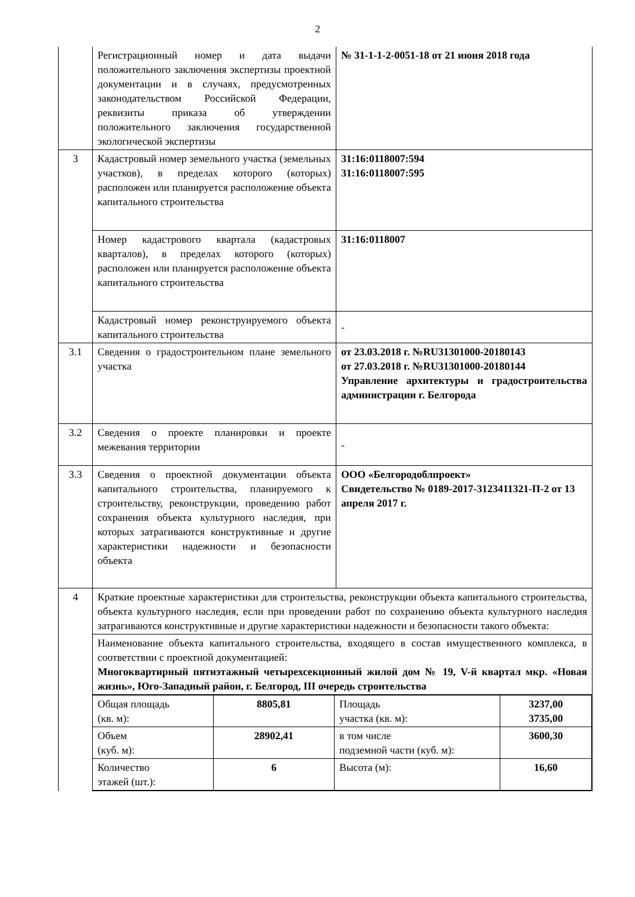2
| | Регистрационный номер и дата выдачи положительного заключения экспертизы проектной документации и в случаях, предусмотренных законодательством Российской Федерации, реквизиты приказа об утверждении положительного заключения государственной экологической экспертизы | № 31-1-1-2-0051-18 от 21 июня 2018 года |
| 3 | Кадастровый номер земельного участка (земельных участков), в пределах которого (которых) расположен или планируется расположение объекта капитального строительства | 31:16:0118007:594 31:16:0118007:595 |
| | Номер кадастрового квартала (кадастровых кварталов), в пределах которого (которых) расположен или планируется расположение объекта капитального строительства | 31:16:0118007 |
| | Кадастровый номер реконструируемого объекта капитального строительства | - |
| 3.1 | Сведения о градостроительном плане земельного участка | от 23.03.2018 г. №RU31301000-20180143 от 27.03.2018 г. №RU31301000-20180144 Управление архитектуры и градостроительства администрации г. Белгорода |
| 3.2 | Сведения о проекте планировки и проекте межевания территории | - |
| 3.3 | Сведения о проектной документации объекта капитального строительства, планируемого к строительству, реконструкции, проведению работ сохранения объекта культурного наследия, при которых затрагиваются конструктивные и другие характеристики надежности и безопасности объекта | ООО «Белгородоблпроект» Свидетельство № 0189-2017-3123411321-П-2 от 13 апреля 2017 г. |
| 4 | Краткие проектные характеристики для строительства, реконструкции объекта капитального строительства, объекта культурного наследия, если при проведении работ по сохранению объекта культурного наследия затрагиваются конструктивные и другие характеристики надежности и безопасности такого объекта: | |
| | Наименование объекта капитального строительства, входящего в состав имущественного комплекса, в соответствии с проектной документацией: Многоквартирный пятиэтажный четырехсекционный жилой дом № 19, V-й квартал мкр. «Новая жизнь», Юго-Западный район, г. Белгород, III очередь строительства | |
| | / Общая площадь (кв. м): / 8805,81 / Площадь участка (кв. м): / 3237,00 3735,00 / / Объем (куб. м): / 28902,41 / в том числе подземной части (куб. м): / 3600,30 / / Количество этажей (шт.): / 6 / Высота (м): / 16,60 / | |